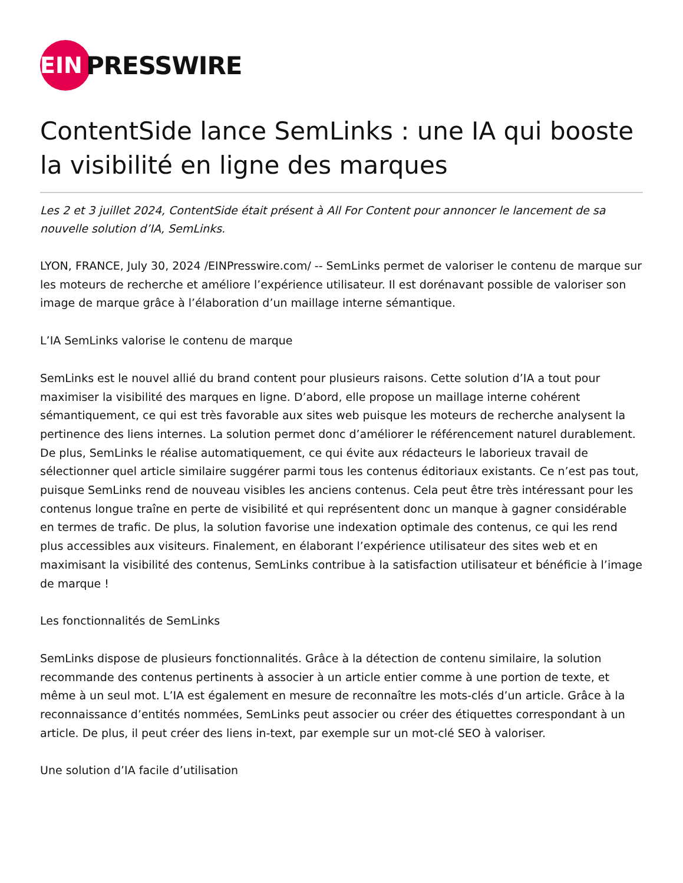EIN
PRESSWIRE
ContentSide lance SemLinks : une IA qui booste la visibilité en ligne des marques
Les 2 et 3 juillet 2024, ContentSide était présent à All For Content pour annoncer le lancement de sa nouvelle solution d’IA, SemLinks.
LYON, FRANCE, July 30, 2024 /EINPresswire.com/ -- SemLinks permet de valoriser le contenu de marque sur les moteurs de recherche et améliore l’expérience utilisateur. Il est dorénavant possible de valoriser son image de marque grâce à l’élaboration d’un maillage interne sémantique.
L’IA SemLinks valorise le contenu de marque
SemLinks est le nouvel allié du brand content pour plusieurs raisons. Cette solution d’IA a tout pour maximiser la visibilité des marques en ligne. D’abord, elle propose un maillage interne cohérent sémantiquement, ce qui est très favorable aux sites web puisque les moteurs de recherche analysent la pertinence des liens internes. La solution permet donc d’améliorer le référencement naturel durablement. De plus, SemLinks le réalise automatiquement, ce qui évite aux rédacteurs le laborieux travail de sélectionner quel article similaire suggérer parmi tous les contenus éditoriaux existants. Ce n’est pas tout, puisque SemLinks rend de nouveau visibles les anciens contenus. Cela peut être très intéressant pour les contenus longue traîne en perte de visibilité et qui représentent donc un manque à gagner considérable en termes de trafic. De plus, la solution favorise une indexation optimale des contenus, ce qui les rend plus accessibles aux visiteurs. Finalement, en élaborant l’expérience utilisateur des sites web et en maximisant la visibilité des contenus, SemLinks contribue à la satisfaction utilisateur et bénéficie à l’image de marque !
Les fonctionnalités de SemLinks
SemLinks dispose de plusieurs fonctionnalités. Grâce à la détection de contenu similaire, la solution recommande des contenus pertinents à associer à un article entier comme à une portion de texte, et même à un seul mot. L’IA est également en mesure de reconnaître les mots-clés d’un article. Grâce à la reconnaissance d’entités nommées, SemLinks peut associer ou créer des étiquettes correspondant à un article. De plus, il peut créer des liens in-text, par exemple sur un mot-clé SEO à valoriser.
Une solution d’IA facile d’utilisation